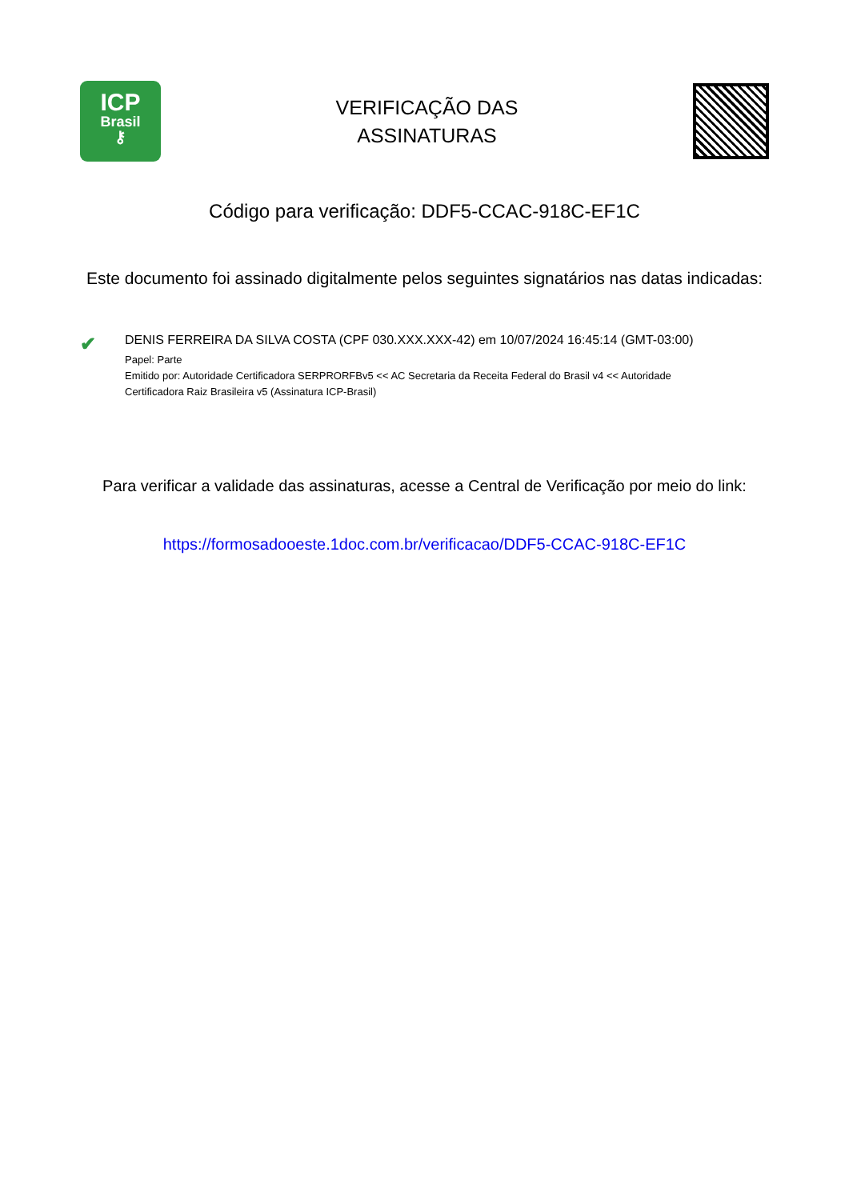ICP
Brasil
⚷
VERIFICAÇÃO DAS
ASSINATURAS
Código para verificação: DDF5-CCAC-918C-EF1C
Este documento foi assinado digitalmente pelos seguintes signatários nas datas indicadas:
✔
DENIS FERREIRA DA SILVA COSTA (CPF 030.XXX.XXX-42) em 10/07/2024 16:45:14 (GMT-03:00)
Papel: Parte
Emitido por: Autoridade Certificadora SERPRORFBv5 << AC Secretaria da Receita Federal do Brasil v4 << Autoridade
Certificadora Raiz Brasileira v5 (Assinatura ICP-Brasil)
Para verificar a validade das assinaturas, acesse a Central de Verificação por meio do link:
https://formosadooeste.1doc.com.br/verificacao/DDF5-CCAC-918C-EF1C